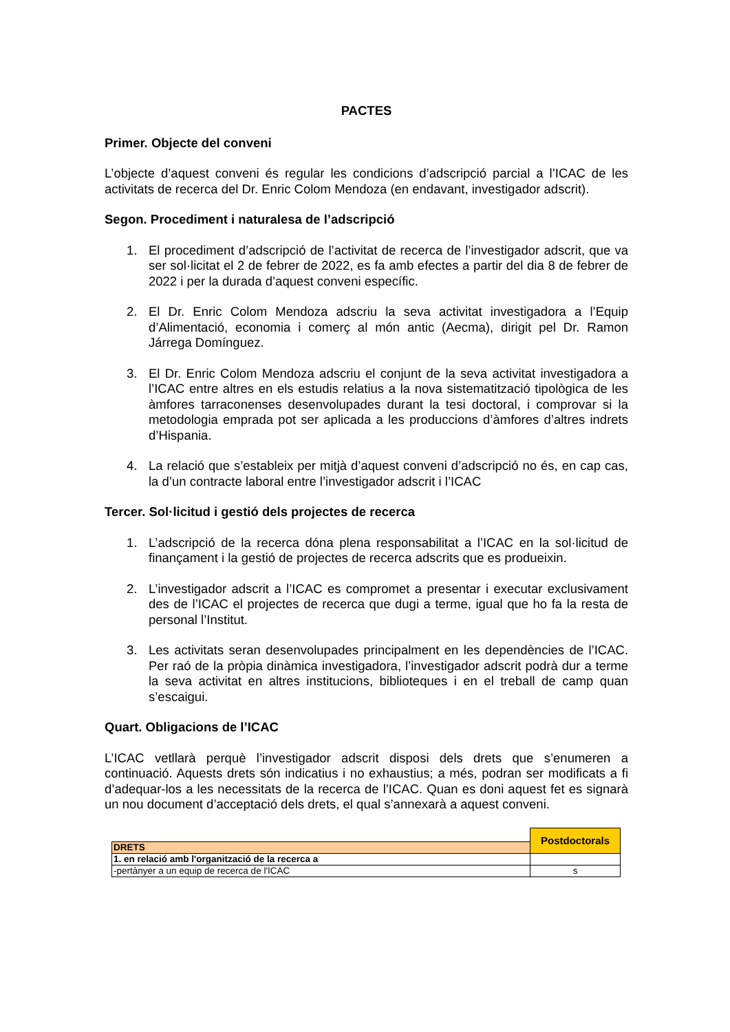PACTES
Primer. Objecte del conveni
L’objecte d’aquest conveni és regular les condicions d’adscripció parcial a l’ICAC de les activitats de recerca del Dr. Enric Colom Mendoza (en endavant, investigador adscrit).
Segon. Procediment i naturalesa de l’adscripció
1. El procediment d’adscripció de l’activitat de recerca de l’investigador adscrit, que va ser sol·licitat el 2 de febrer de 2022, es fa amb efectes a partir del dia 8 de febrer de 2022 i per la durada d’aquest conveni específic.
2. El Dr. Enric Colom Mendoza adscriu la seva activitat investigadora a l’Equip d’Alimentació, economia i comerç al món antic (Aecma), dirigit pel Dr. Ramon Járrega Domínguez.
3. El Dr. Enric Colom Mendoza adscriu el conjunt de la seva activitat investigadora a l’ICAC entre altres en els estudis relatius a la nova sistematització tipològica de les àmfores tarraconenses desenvolupades durant la tesi doctoral, i comprovar si la metodologia emprada pot ser aplicada a les produccions d’àmfores d’altres indrets d’Hispania.
4. La relació que s’estableix per mitjà d’aquest conveni d’adscripció no és, en cap cas, la d’un contracte laboral entre l’investigador adscrit i l’ICAC
Tercer. Sol·licitud i gestió dels projectes de recerca
1. L’adscripció de la recerca dóna plena responsabilitat a l’ICAC en la sol·licitud de finançament i la gestió de projectes de recerca adscrits que es produeixin.
2. L’investigador adscrit a l’ICAC es compromet a presentar i executar exclusivament des de l’ICAC el projectes de recerca que dugi a terme, igual que ho fa la resta de personal l’Institut.
3. Les activitats seran desenvolupades principalment en les dependències de l’ICAC. Per raó de la pròpia dinàmica investigadora, l’investigador adscrit podrà dur a terme la seva activitat en altres institucions, biblioteques i en el treball de camp quan s’escaigui.
Quart. Obligacions de l’ICAC
L’ICAC vetllarà perquè l’investigador adscrit disposi dels drets que s’enumeren a continuació. Aquests drets són indicatius i no exhaustius; a més, podran ser modificats a fi d’adequar-los a les necessitats de la recerca de l’ICAC. Quan es doni aquest fet es signarà un nou document d’acceptació dels drets, el qual s’annexarà a aquest conveni.
| | Postdoctorals |
| DRETS | |
| 1. en relació amb l'organització de la recerca a | |
| -pertànyer a un equip de recerca de l'ICAC | s |